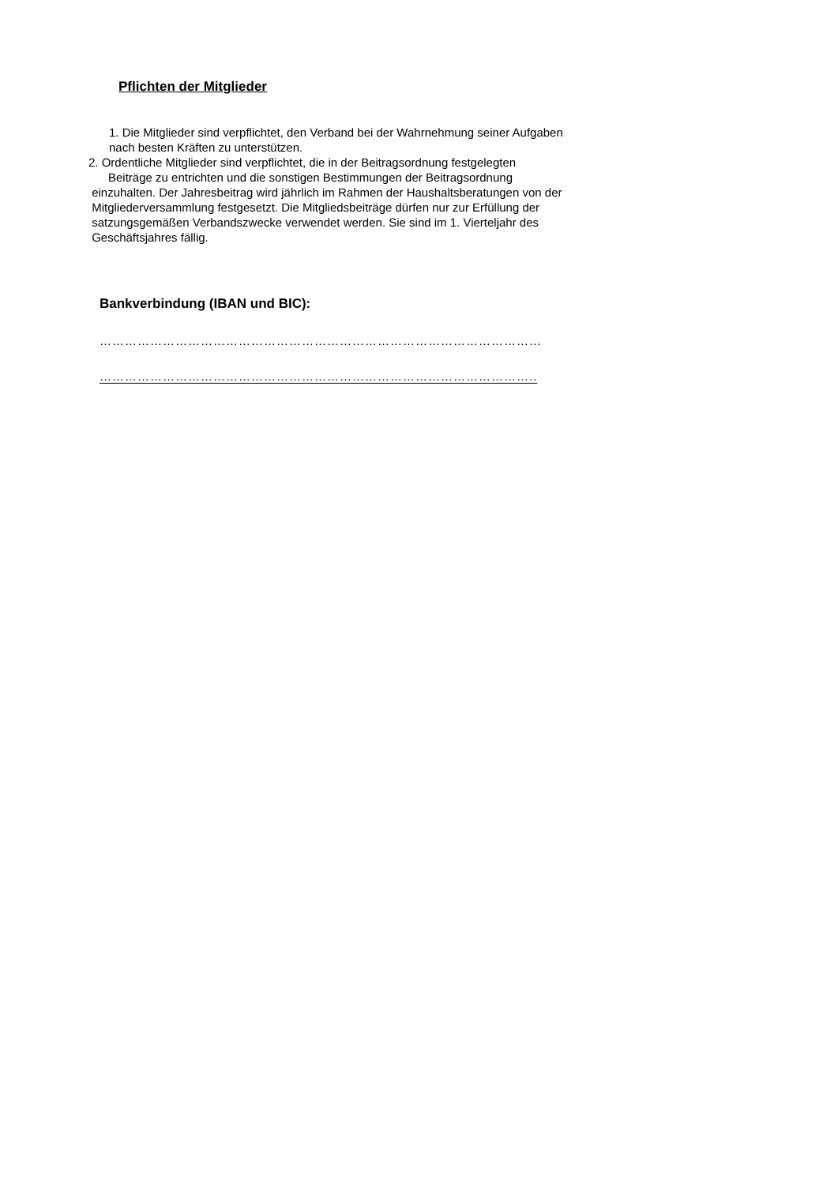Pflichten der Mitglieder
1. Die Mitglieder sind verpflichtet, den Verband bei der Wahrnehmung seiner Aufgaben
nach besten Kräften zu unterstützen.
2. Ordentliche Mitglieder sind verpflichtet, die in der Beitragsordnung festgelegten
Beiträge zu entrichten und die sonstigen Bestimmungen der Beitragsordnung
einzuhalten. Der Jahresbeitrag wird jährlich im Rahmen der Haushaltsberatungen von der
Mitgliederversammlung festgesetzt. Die Mitgliedsbeiträge dürfen nur zur Erfüllung der
satzungsgemäßen Verbandszwecke verwendet werden. Sie sind im 1. Vierteljahr des
Geschäftsjahres fällig.
Bankverbindung (IBAN und BIC):
……………………………………………………………………………………………
…………………………………………………………………………………………..